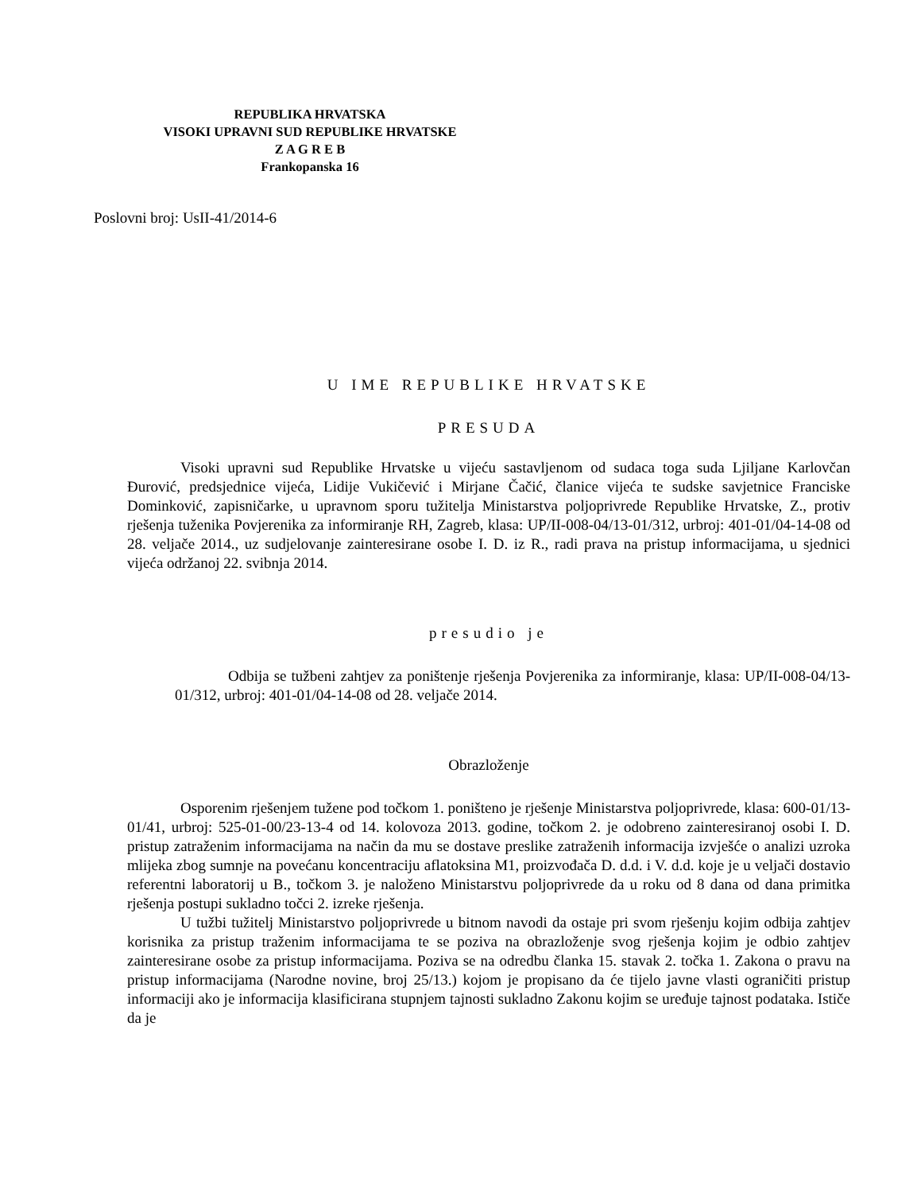REPUBLIKA HRVATSKA
VISOKI UPRAVNI SUD REPUBLIKE HRVATSKE
Z A G R E B
Frankopanska 16
Poslovni broj: UsII-41/2014-6
U IME REPUBLIKE HRVATSKE
PRESUDA
Visoki upravni sud Republike Hrvatske u vijeću sastavljenom od sudaca toga suda Ljiljane Karlovčan Đurović, predsjednice vijeća, Lidije Vukičević i Mirjane Čačić, članice vijeća te sudske savjetnice Franciske Dominković, zapisničarke, u upravnom sporu tužitelja Ministarstva poljoprivrede Republike Hrvatske, Z., protiv rješenja tuženika Povjerenika za informiranje RH, Zagreb, klasa: UP/II-008-04/13-01/312, urbroj: 401-01/04-14-08 od 28. veljače 2014., uz sudjelovanje zainteresirane osobe I. D. iz R., radi prava na pristup informacijama, u sjednici vijeća održanoj 22. svibnja 2014.
presudio je
Odbija se tužbeni zahtjev za poništenje rješenja Povjerenika za informiranje, klasa: UP/II-008-04/13-01/312, urbroj: 401-01/04-14-08 od 28. veljače 2014.
Obrazloženje
Osporenim rješenjem tužene pod točkom 1. poništeno je rješenje Ministarstva poljoprivrede, klasa: 600-01/13-01/41, urbroj: 525-01-00/23-13-4 od 14. kolovoza 2013. godine, točkom 2. je odobreno zainteresiranoj osobi I. D. pristup zatraženim informacijama na način da mu se dostave preslike zatraženih informacija izvješće o analizi uzroka mlijeka zbog sumnje na povećanu koncentraciju aflatoksina M1, proizvođača D. d.d. i V. d.d. koje je u veljači dostavio referentni laboratorij u B., točkom 3. je naloženo Ministarstvu poljoprivrede da u roku od 8 dana od dana primitka rješenja postupi sukladno točci 2. izreke rješenja.
U tužbi tužitelj Ministarstvo poljoprivrede u bitnom navodi da ostaje pri svom rješenju kojim odbija zahtjev korisnika za pristup traženim informacijama te se poziva na obrazloženje svog rješenja kojim je odbio zahtjev zainteresirane osobe za pristup informacijama. Poziva se na odredbu članka 15. stavak 2. točka 1. Zakona o pravu na pristup informacijama (Narodne novine, broj 25/13.) kojom je propisano da će tijelo javne vlasti ograničiti pristup informaciji ako je informacija klasificirana stupnjem tajnosti sukladno Zakonu kojim se uređuje tajnost podataka. Ističe da je